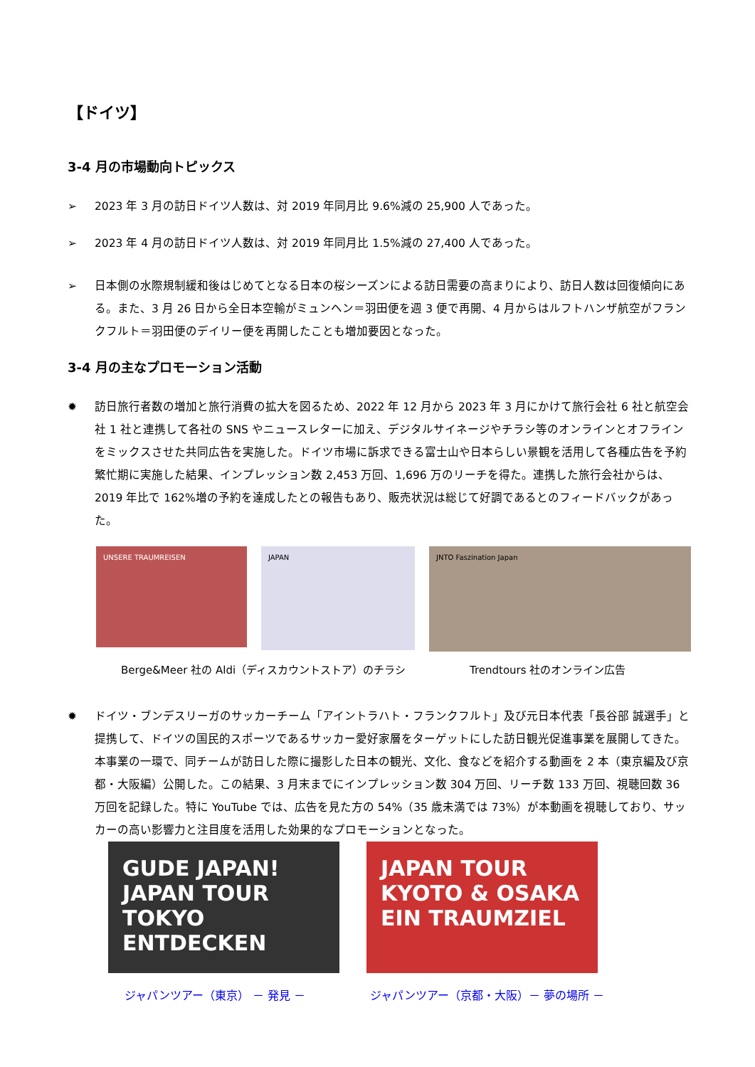【ドイツ】
3-4 月の市場動向トピックス
➢ 2023 年 3 月の訪日ドイツ人数は、対 2019 年同月比 9.6%減の 25,900 人であった。
➢ 2023 年 4 月の訪日ドイツ人数は、対 2019 年同月比 1.5%減の 27,400 人であった。
➢ 日本側の水際規制緩和後はじめてとなる日本の桜シーズンによる訪日需要の高まりにより、訪日人数は回復傾向にある。また、3 月 26 日から全日本空輸がミュンヘン＝羽田便を週 3 便で再開、4 月からはルフトハンザ航空がフランクフルト＝羽田便のデイリー便を再開したことも増加要因となった。
3-4 月の主なプロモーション活動
✹ 訪日旅行者数の増加と旅行消費の拡大を図るため、2022 年 12 月から 2023 年 3 月にかけて旅行会社 6 社と航空会社 1 社と連携して各社の SNS やニュースレターに加え、デジタルサイネージやチラシ等のオンラインとオフラインをミックスさせた共同広告を実施した。ドイツ市場に訴求できる富士山や日本らしい景観を活用して各種広告を予約繁忙期に実施した結果、インプレッション数 2,453 万回、1,696 万のリーチを得た。連携した旅行会社からは、2019 年比で 162%増の予約を達成したとの報告もあり、販売状況は総じて好調であるとのフィードバックがあった。
UNSERE TRAUMREISEN
JAPAN
JNTO Faszination Japan
Berge&Meer 社の Aldi（ディスカウントストア）のチラシ Trendtours 社のオンライン広告
✹ ドイツ・ブンデスリーガのサッカーチーム「アイントラハト・フランクフルト」及び元日本代表「長谷部 誠選手」と提携して、ドイツの国民的スポーツであるサッカー愛好家層をターゲットにした訪日観光促進事業を展開してきた。本事業の一環で、同チームが訪日した際に撮影した日本の観光、文化、食などを紹介する動画を 2 本（東京編及び京都・大阪編）公開した。この結果、3 月末までにインプレッション数 304 万回、リーチ数 133 万回、視聴回数 36 万回を記録した。特に YouTube では、広告を見た方の 54%（35 歳未満では 73%）が本動画を視聴しており、サッカーの高い影響力と注目度を活用した効果的なプロモーションとなった。
GUDE JAPAN! JAPAN TOUR TOKYO ENTDECKEN
JAPAN TOUR KYOTO & OSAKA EIN TRAUMZIEL
ジャパンツアー（東京） － 発見 － ジャパンツアー（京都・大阪）－ 夢の場所 －